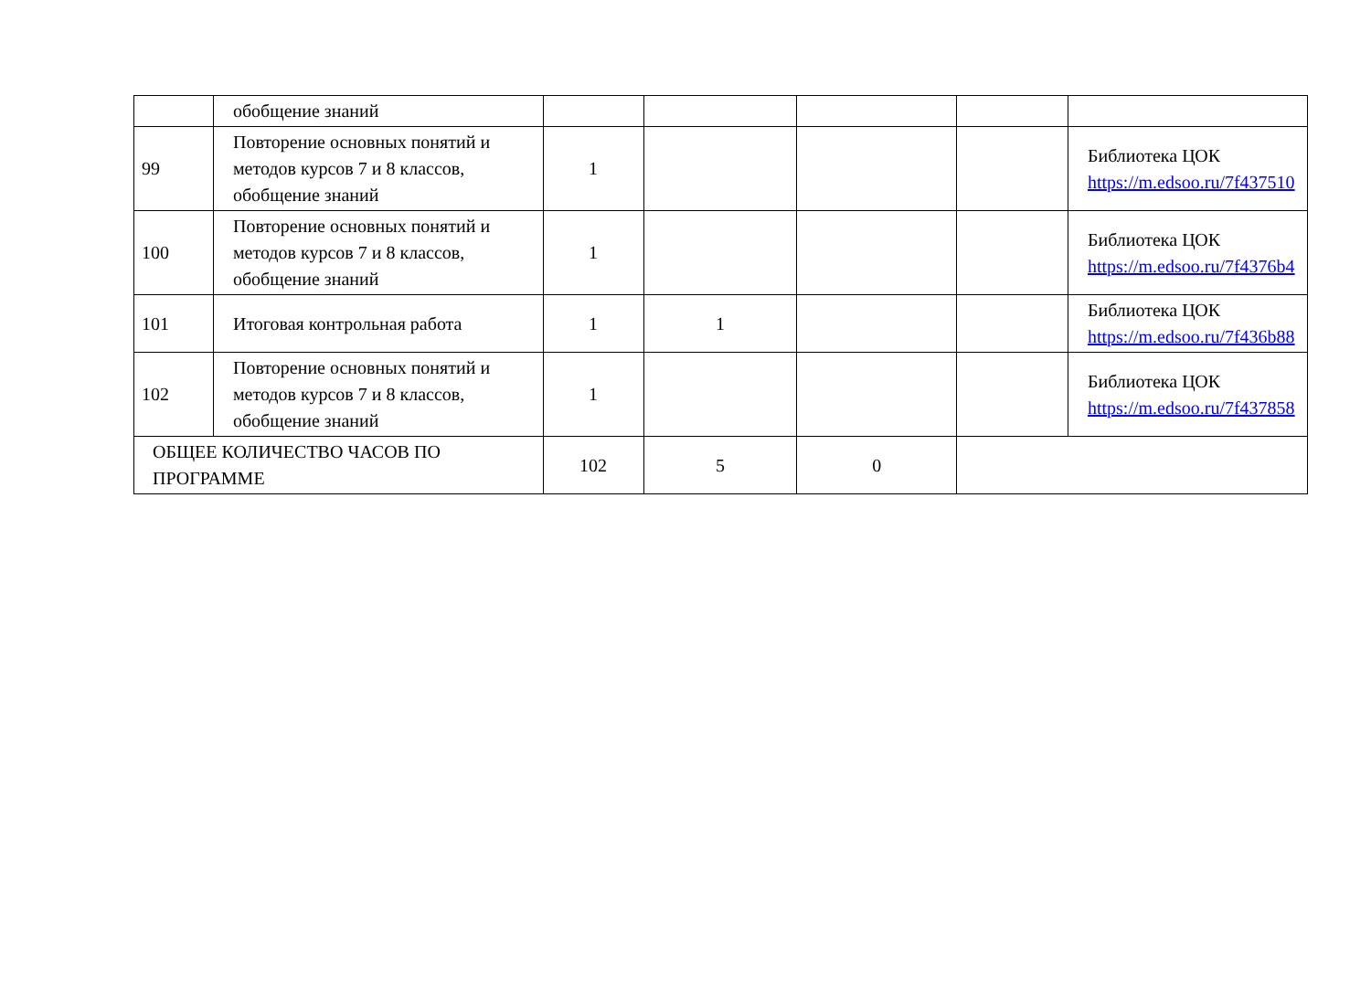| | обобщение знаний | | | | | |
| 99 | Повторение основных понятий и методов курсов 7 и 8 классов, обобщение знаний | 1 | | | | Библиотека ЦОК https://m.edsoo.ru/7f437510 |
| 100 | Повторение основных понятий и методов курсов 7 и 8 классов, обобщение знаний | 1 | | | | Библиотека ЦОК https://m.edsoo.ru/7f4376b4 |
| 101 | Итоговая контрольная работа | 1 | 1 | | | Библиотека ЦОК https://m.edsoo.ru/7f436b88 |
| 102 | Повторение основных понятий и методов курсов 7 и 8 классов, обобщение знаний | 1 | | | | Библиотека ЦОК https://m.edsoo.ru/7f437858 |
| ОБЩЕЕ КОЛИЧЕСТВО ЧАСОВ ПО ПРОГРАММЕ | | 102 | 5 | 0 | | |